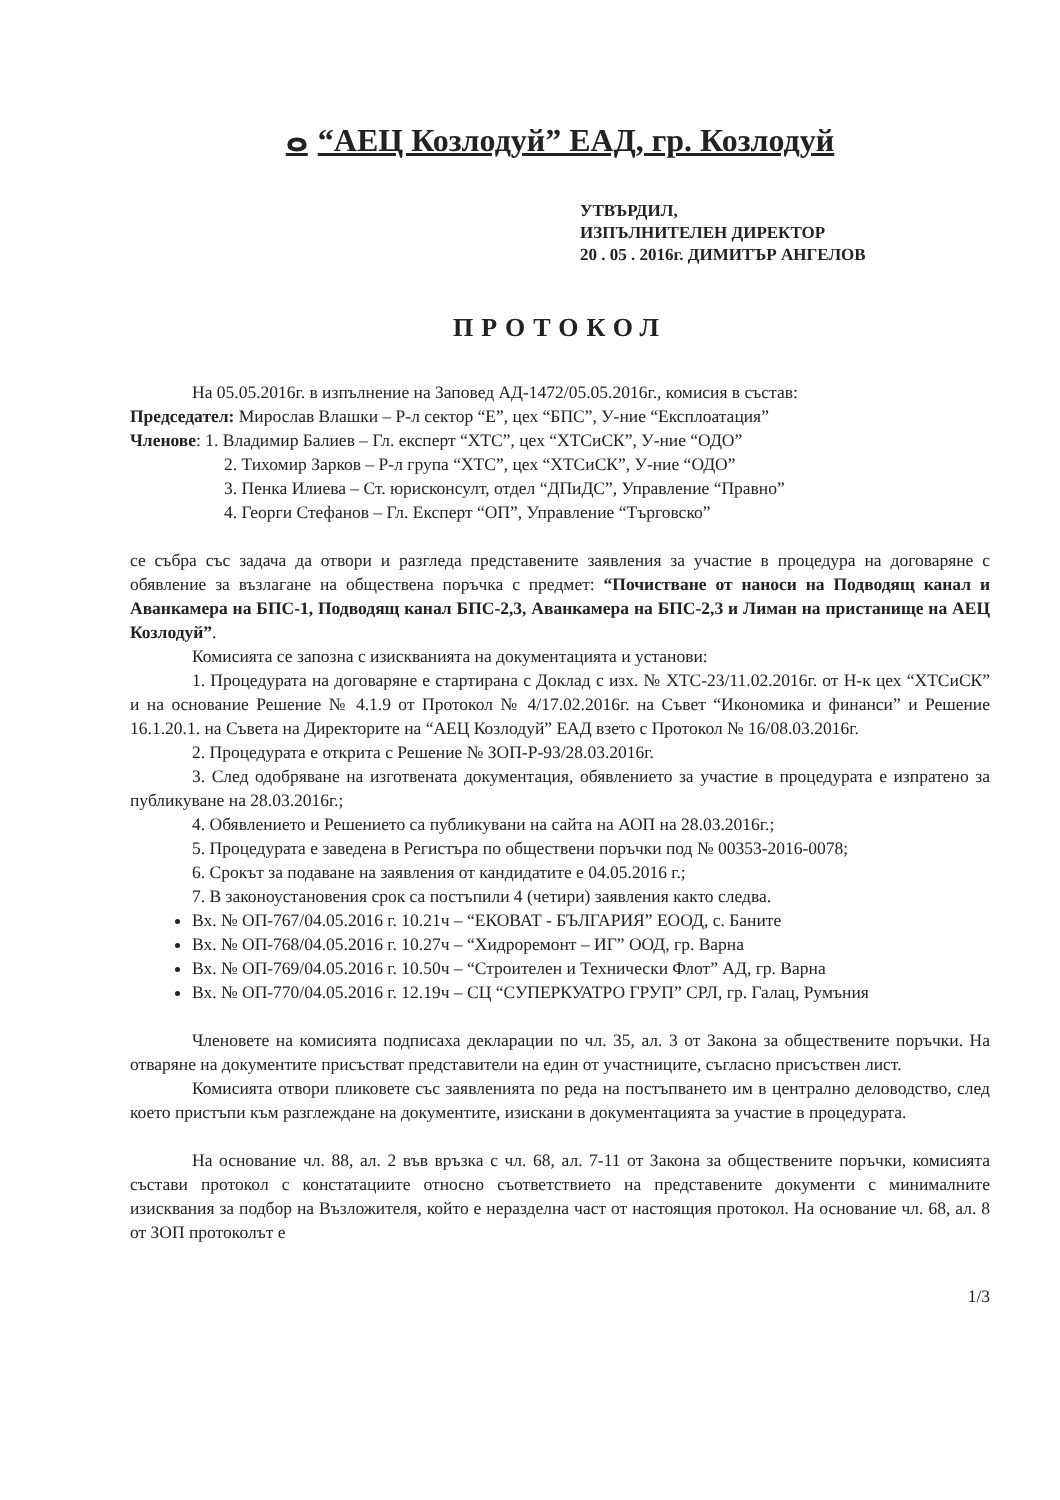ⴰ “АЕЦ Козлодуй” ЕАД, гр. Козлодуй
УТВЪРДИЛ,
ИЗПЪЛНИТЕЛЕН ДИРЕКТОР
20 . 05 . 2016г. ДИМИТЪР АНГЕЛОВ
ПРОТОКОЛ
На 05.05.2016г. в изпълнение на Заповед АД-1472/05.05.2016г., комисия в състав:
Председател: Мирослав Влашки – Р-л сектор “Е”, цех “БПС”, У-ние “Експлоатация”
Членове: 1. Владимир Балиев – Гл. експерт “ХТС”, цех “ХТСиСК”, У-ние “ОДО”
2. Тихомир Зарков – Р-л група “ХТС”, цех “ХТСиСК”, У-ние “ОДО”
3. Пенка Илиева – Ст. юрисконсулт, отдел “ДПиДС”, Управление “Правно”
4. Георги Стефанов – Гл. Експерт “ОП”, Управление “Търговско”
се събра със задача да отвори и разгледа представените заявления за участие в процедура на договаряне с обявление за възлагане на обществена поръчка с предмет: “Почистване от наноси на Подводящ канал и Аванкамера на БПС-1, Подводящ канал БПС-2,3, Аванкамера на БПС-2,3 и Лиман на пристанище на АЕЦ Козлодуй”.
Комисията се запозна с изискванията на документацията и установи:
1. Процедурата на договаряне е стартирана с Доклад с изх. № ХТС-23/11.02.2016г. от Н-к цех “ХТСиСК” и на основание Решение № 4.1.9 от Протокол № 4/17.02.2016г. на Съвет “Икономика и финанси” и Решение 16.1.20.1. на Съвета на Директорите на “АЕЦ Козлодуй” ЕАД взето с Протокол № 16/08.03.2016г.
2. Процедурата е открита с Решение № ЗОП-Р-93/28.03.2016г.
3. След одобряване на изготвената документация, обявлението за участие в процедурата е изпратено за публикуване на 28.03.2016г.;
4. Обявлението и Решението са публикувани на сайта на АОП на 28.03.2016г.;
5. Процедурата е заведена в Регистъра по обществени поръчки под № 00353-2016-0078;
6. Срокът за подаване на заявления от кандидатите е 04.05.2016 г.;
7. В законоустановения срок са постъпили 4 (четири) заявления както следва.
Вх. № ОП-767/04.05.2016 г. 10.21ч – “ЕКОВАТ - БЪЛГАРИЯ” ЕООД, с. Баните
Вх. № ОП-768/04.05.2016 г. 10.27ч – “Хидроремонт – ИГ” ООД, гр. Варна
Вх. № ОП-769/04.05.2016 г. 10.50ч – “Строителен и Технически Флот” АД, гр. Варна
Вх. № ОП-770/04.05.2016 г. 12.19ч – СЦ “СУПЕРКУАТРО ГРУП” СРЛ, гр. Галац, Румъния
Членовете на комисията подписаха декларации по чл. 35, ал. 3 от Закона за обществените поръчки. На отваряне на документите присъстват представители на един от участниците, съгласно присъствен лист.
Комисията отвори пликовете със заявленията по реда на постъпването им в централно деловодство, след което пристъпи към разглеждане на документите, изискани в документацията за участие в процедурата.
На основание чл. 88, ал. 2 във връзка с чл. 68, ал. 7-11 от Закона за обществените поръчки, комисията състави протокол с констатациите относно съответствието на представените документи с минималните изисквания за подбор на Възложителя, който е неразделна част от настоящия протокол. На основание чл. 68, ал. 8 от ЗОП протоколът е
1/3